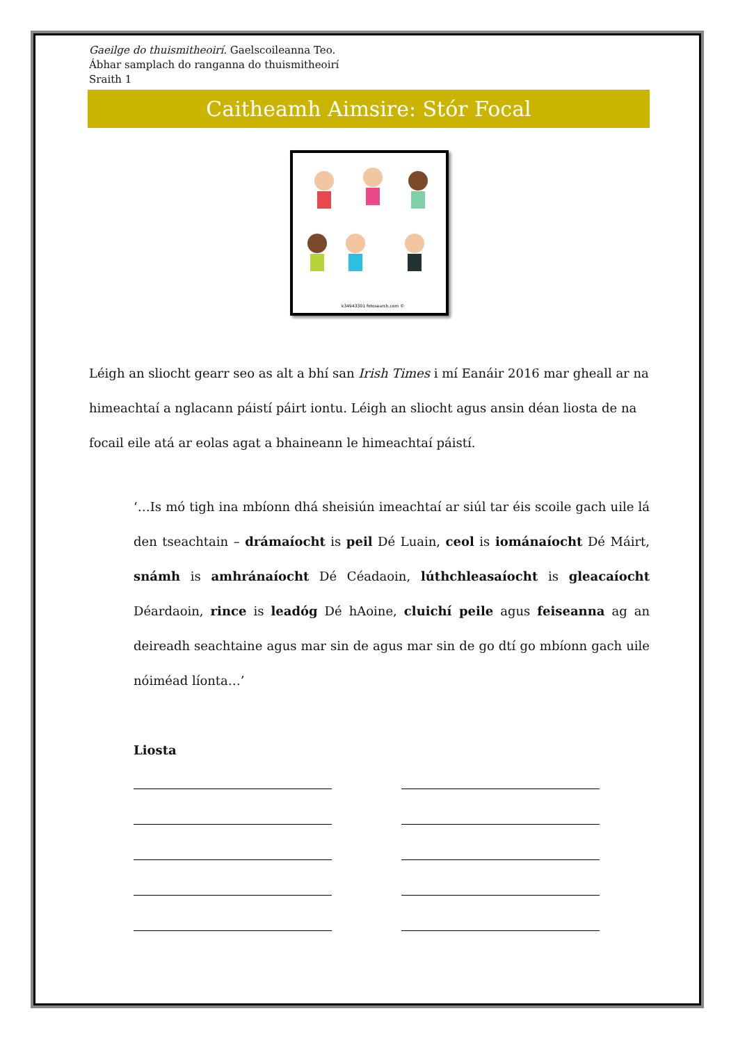Gaeilge do thuismitheoirí. Gaelscoileanna Teo.
Ábhar samplach do ranganna do thuismitheoirí
Sraith 1
Caitheamh Aimsire: Stór Focal
k34943301 fotosearch.com ©
Léigh an sliocht gearr seo as alt a bhí san Irish Times i mí Eanáir 2016 mar gheall ar na himeachtaí a nglacann páistí páirt iontu. Léigh an sliocht agus ansin déan liosta de na focail eile atá ar eolas agat a bhaineann le himeachtaí páistí.
‘…Is mó tigh ina mbíonn dhá sheisiún imeachtaí ar siúl tar éis scoile gach uile lá den tseachtain – drámaíocht is peil Dé Luain, ceol is iománaíocht Dé Máirt, snámh is amhránaíocht Dé Céadaoin, lúthchleasaíocht is gleacaíocht Déardaoin, rince is leadóg Dé hAoine, cluichí peile agus feiseanna ag an deireadh seachtaine agus mar sin de agus mar sin de go dtí go mbíonn gach uile nóiméad líonta…’
Liosta